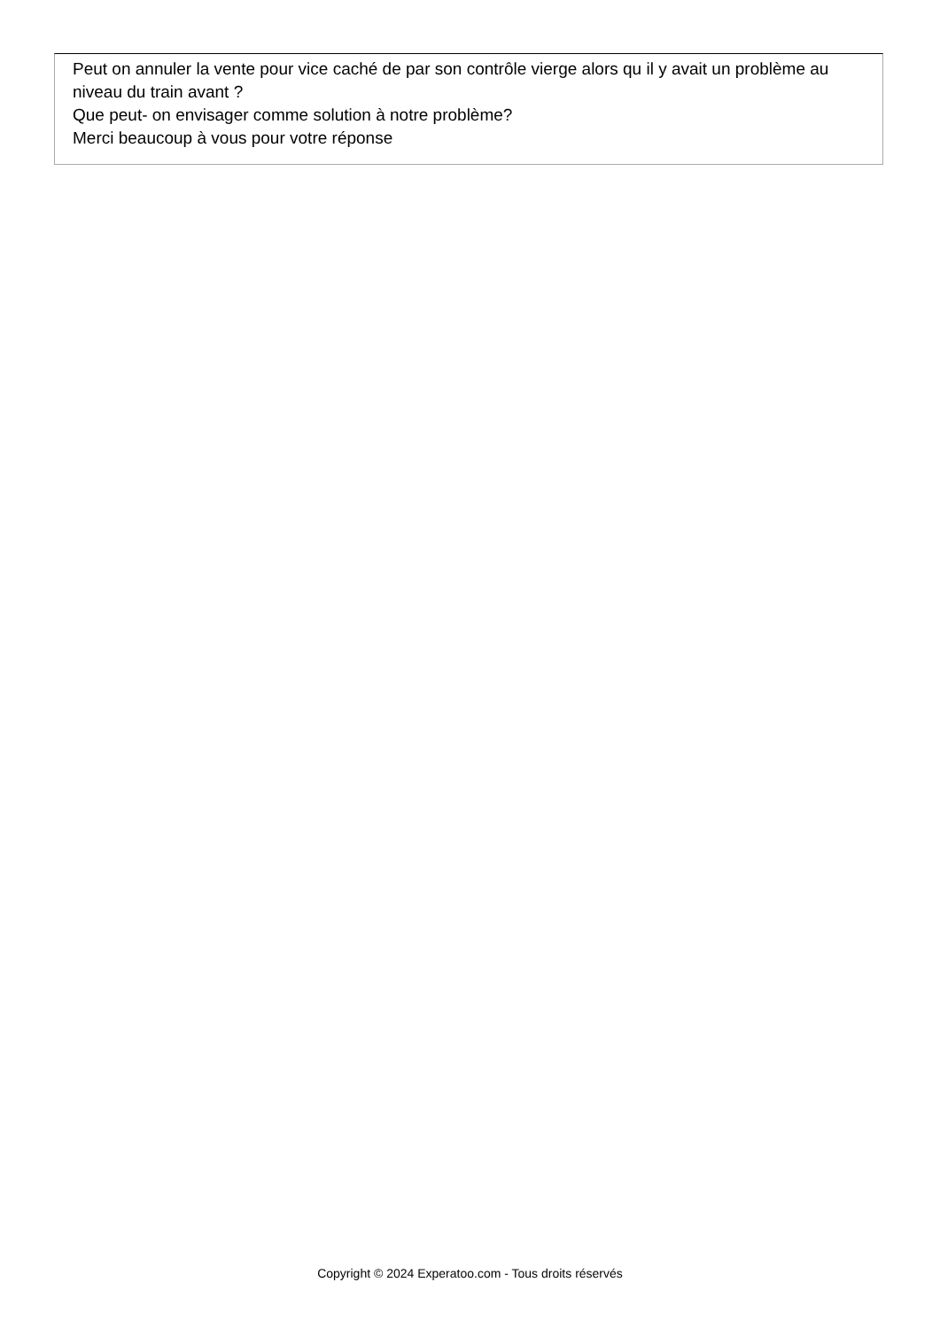Peut on annuler la vente pour vice caché de par son contrôle vierge alors qu il y avait un problème au niveau du train avant ?
Que peut- on envisager comme solution à notre problème?
Merci beaucoup à vous pour votre réponse
Copyright © 2024 Experatoo.com - Tous droits réservés